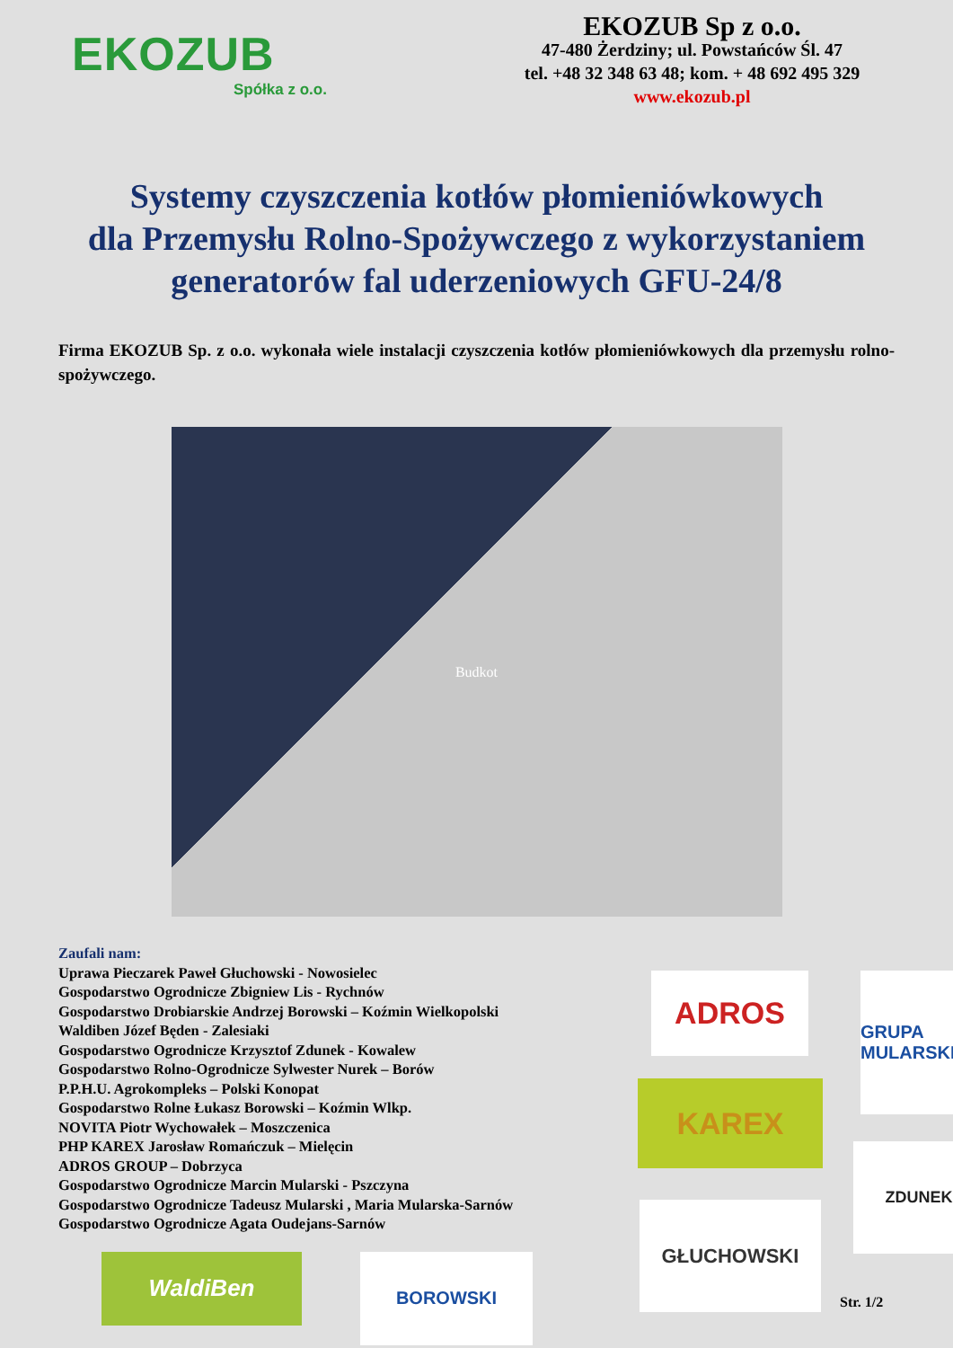EKOZUB
Spółka z o.o.
EKOZUB Sp z o.o.
47-480 Żerdziny; ul. Powstańców Śl. 47
tel. +48 32 348 63 48; kom. + 48 692 495 329
www.ekozub.pl
Systemy czyszczenia kotłów płomieniówkowych
dla Przemysłu Rolno-Spożywczego z wykorzystaniem
generatorów fal uderzeniowych GFU-24/8
Firma EKOZUB Sp. z o.o. wykonała wiele instalacji czyszczenia kotłów płomieniówkowych dla przemysłu rolno- spożywczego.
Budkot
Zaufali nam:
Uprawa Pieczarek Paweł Głuchowski - Nowosielec
Gospodarstwo Ogrodnicze Zbigniew Lis - Rychnów
Gospodarstwo Drobiarskie Andrzej Borowski – Koźmin Wielkopolski
Waldiben Józef Będen - Zalesiaki
Gospodarstwo Ogrodnicze Krzysztof Zdunek - Kowalew
Gospodarstwo Rolno-Ogrodnicze Sylwester Nurek – Borów
P.P.H.U. Agrokompleks – Polski Konopat
Gospodarstwo Rolne Łukasz Borowski – Koźmin Wlkp.
NOVITA Piotr Wychowałek – Moszczenica
PHP KAREX Jarosław Romańczuk – Mielęcin
ADROS GROUP – Dobrzyca
Gospodarstwo Ogrodnicze Marcin Mularski - Pszczyna
Gospodarstwo Ogrodnicze Tadeusz Mularski , Maria Mularska-Sarnów
Gospodarstwo Ogrodnicze Agata Oudejans-Sarnów
ADROS
GRUPA MULARSKI
KAREX
ZDUNEK
GŁUCHOWSKI
WaldiBen
BOROWSKI
Str. 1/2